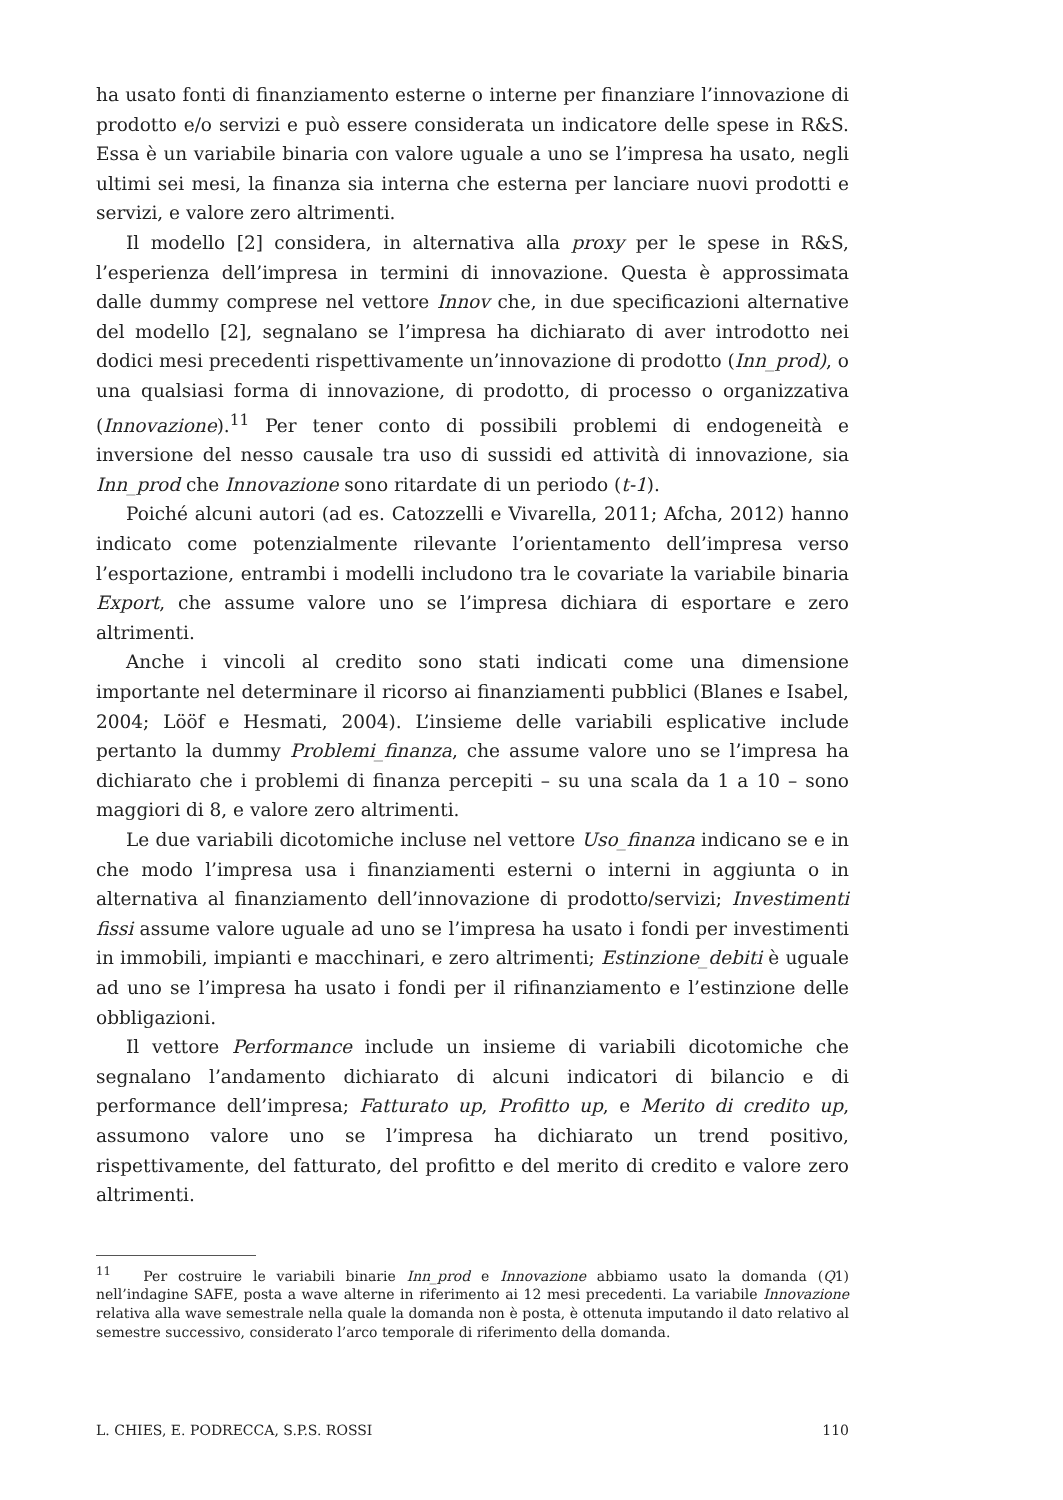ha usato fonti di finanziamento esterne o interne per finanziare l’innovazione di prodotto e/o servizi e può essere considerata un indicatore delle spese in R&S. Essa è un variabile binaria con valore uguale a uno se l’impresa ha usato, negli ultimi sei mesi, la finanza sia interna che esterna per lanciare nuovi prodotti e servizi, e valore zero altrimenti.
Il modello [2] considera, in alternativa alla proxy per le spese in R&S, l’esperienza dell’impresa in termini di innovazione. Questa è approssimata dalle dummy comprese nel vettore Innov che, in due specificazioni alternative del modello [2], segnalano se l’impresa ha dichiarato di aver introdotto nei dodici mesi precedenti rispettivamente un’innovazione di prodotto (Inn_prod), o una qualsiasi forma di innovazione, di prodotto, di processo o organizzativa (Innovazione).<sup>11</sup> Per tener conto di possibili problemi di endogeneità e inversione del nesso causale tra uso di sussidi ed attività di innovazione, sia Inn_prod che Innovazione sono ritardate di un periodo (t-1).
Poiché alcuni autori (ad es. Catozzelli e Vivarella, 2011; Afcha, 2012) hanno indicato come potenzialmente rilevante l’orientamento dell’impresa verso l’esportazione, entrambi i modelli includono tra le covariate la variabile binaria Export, che assume valore uno se l’impresa dichiara di esportare e zero altrimenti.
Anche i vincoli al credito sono stati indicati come una dimensione importante nel determinare il ricorso ai finanziamenti pubblici (Blanes e Isabel, 2004; Lööf e Hesmati, 2004). L’insieme delle variabili esplicative include pertanto la dummy Problemi_finanza, che assume valore uno se l’impresa ha dichiarato che i problemi di finanza percepiti – su una scala da 1 a 10 – sono maggiori di 8, e valore zero altrimenti.
Le due variabili dicotomiche incluse nel vettore Uso_finanza indicano se e in che modo l’impresa usa i finanziamenti esterni o interni in aggiunta o in alternativa al finanziamento dell’innovazione di prodotto/servizi; Investimenti fissi assume valore uguale ad uno se l’impresa ha usato i fondi per investimenti in immobili, impianti e macchinari, e zero altrimenti; Estinzione_debiti è uguale ad uno se l’impresa ha usato i fondi per il rifinanziamento e l’estinzione delle obbligazioni.
Il vettore Performance include un insieme di variabili dicotomiche che segnalano l’andamento dichiarato di alcuni indicatori di bilancio e di performance dell’impresa; Fatturato up, Profitto up, e Merito di credito up, assumono valore uno se l’impresa ha dichiarato un trend positivo, rispettivamente, del fatturato, del profitto e del merito di credito e valore zero altrimenti.
<sup>11</sup> Per costruire le variabili binarie Inn_prod e Innovazione abbiamo usato la domanda (Q1) nell’indagine SAFE, posta a wave alterne in riferimento ai 12 mesi precedenti. La variabile Innovazione relativa alla wave semestrale nella quale la domanda non è posta, è ottenuta imputando il dato relativo al semestre successivo, considerato l’arco temporale di riferimento della domanda.
L. CHIES, E. PODRECCA, S.P.S. ROSSI 110